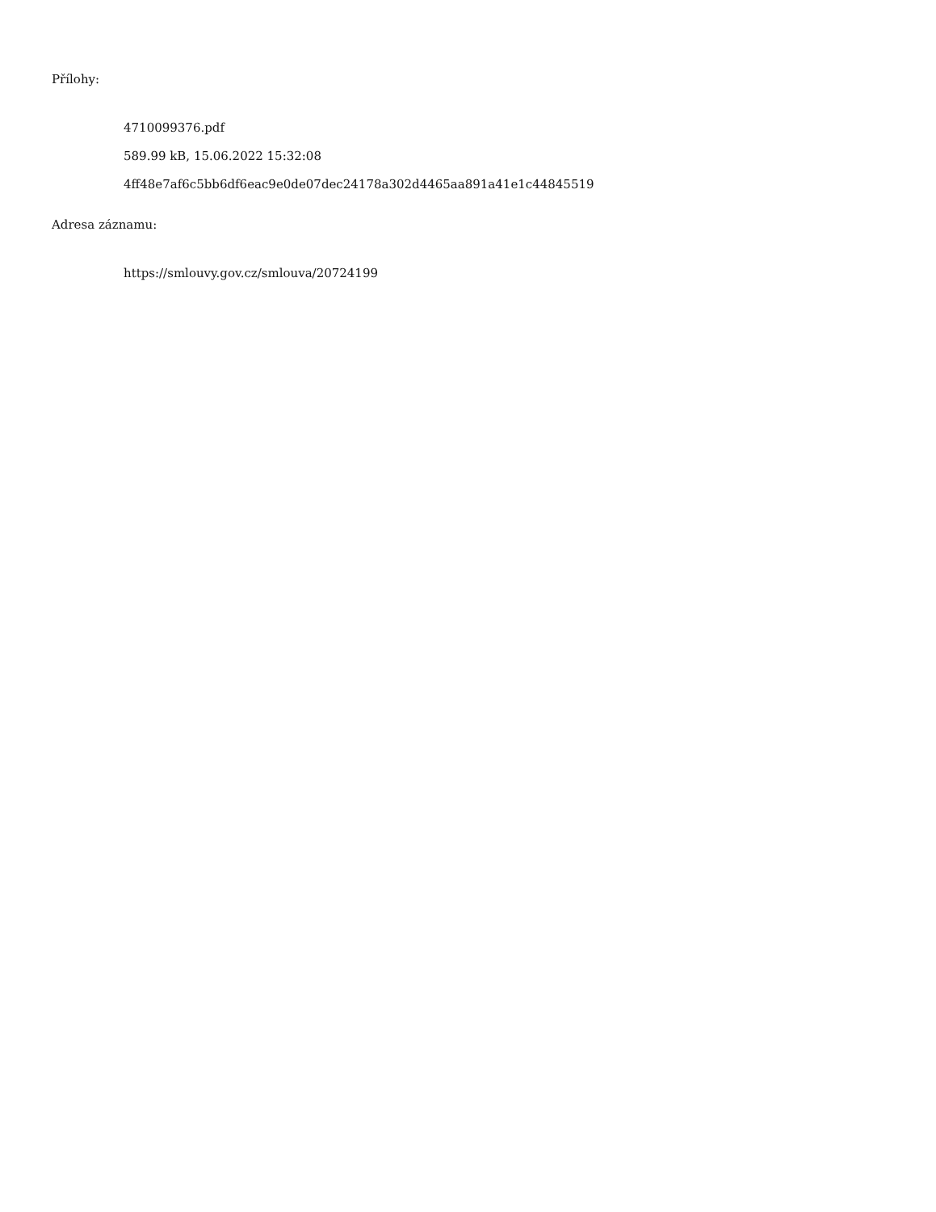Přílohy:
4710099376.pdf
589.99 kB, 15.06.2022 15:32:08
4ff48e7af6c5bb6df6eac9e0de07dec24178a302d4465aa891a41e1c44845519
Adresa záznamu:
https://smlouvy.gov.cz/smlouva/20724199